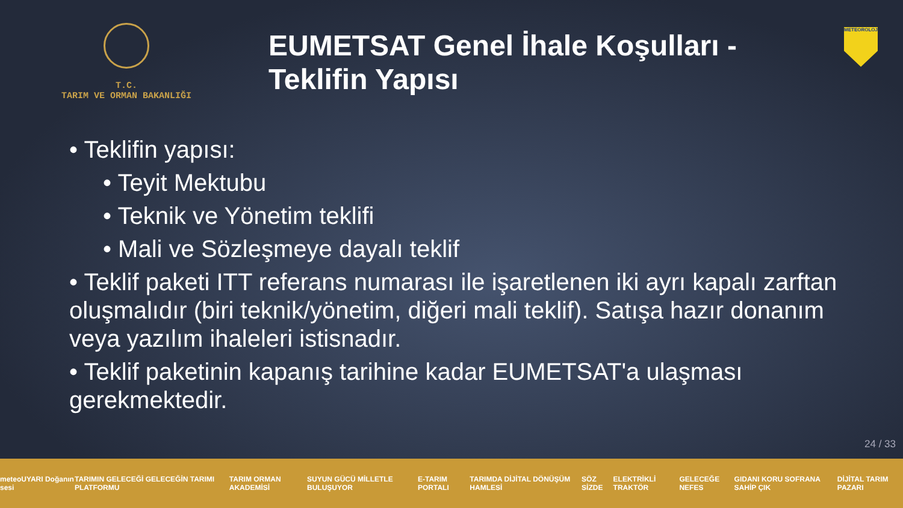T.C.
TARIM VE ORMAN BAKANLIĞI
EUMETSAT Genel İhale Koşulları - Teklifin Yapısı
METEOROLOJİ
• Teklifin yapısı:
• Teyit Mektubu
• Teknik ve Yönetim teklifi
• Mali ve Sözleşmeye dayalı teklif
• Teklif paketi ITT referans numarası ile işaretlenen iki ayrı kapalı zarftan oluşmalıdır (biri teknik/yönetim, diğeri mali teklif). Satışa hazır donanım veya yazılım ihaleleri istisnadır.
• Teklif paketinin kapanış tarihine kadar EUMETSAT'a ulaşması gerekmektedir.
24 / 33
meteoUYARI Doğanın sesi TARIMIN GELECEĞİ GELECEĞİN TARIMI PLATFORMU TARIM ORMAN AKADEMİSİ SUYUN GÜCÜ MİLLETLE BULUŞUYOR E-TARIM PORTALI TARIMDA DİJİTAL DÖNÜŞÜM HAMLESİ SÖZ SİZDE ELEKTRİKLİ TRAKTÖR GELECEĞE NEFES GIDANI KORU SOFRANA SAHİP ÇIK DİJİTAL TARIM PAZARI